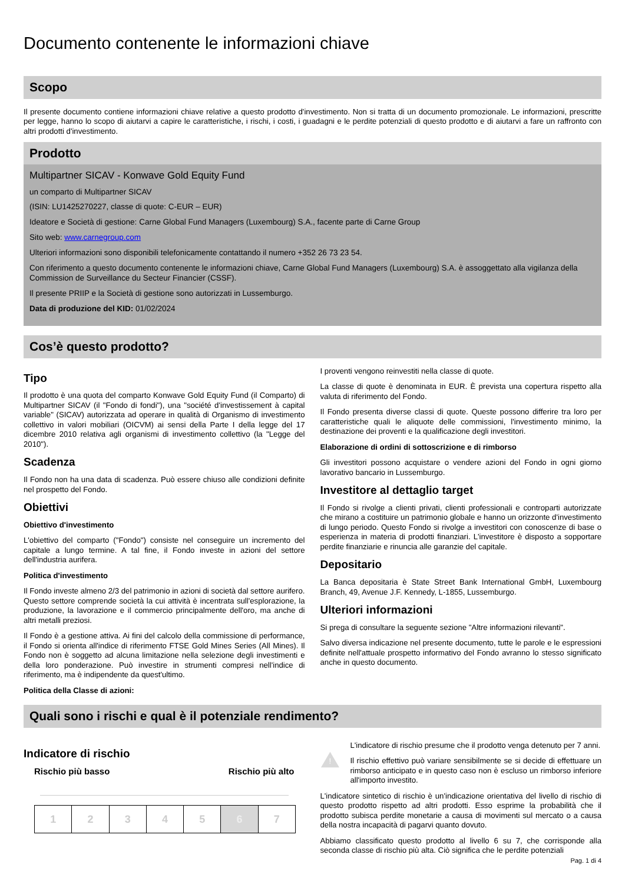Documento contenente le informazioni chiave
Scopo
Il presente documento contiene informazioni chiave relative a questo prodotto d'investimento. Non si tratta di un documento promozionale. Le informazioni, prescritte per legge, hanno lo scopo di aiutarvi a capire le caratteristiche, i rischi, i costi, i guadagni e le perdite potenziali di questo prodotto e di aiutarvi a fare un raffronto con altri prodotti d'investimento.
Prodotto
Multipartner SICAV - Konwave Gold Equity Fund
un comparto di Multipartner SICAV
(ISIN: LU1425270227, classe di quote: C-EUR – EUR)
Ideatore e Società di gestione: Carne Global Fund Managers (Luxembourg) S.A., facente parte di Carne Group
Sito web: www.carnegroup.com
Ulteriori informazioni sono disponibili telefonicamente contattando il numero +352 26 73 23 54.
Con riferimento a questo documento contenente le informazioni chiave, Carne Global Fund Managers (Luxembourg) S.A. è assoggettato alla vigilanza della Commission de Surveillance du Secteur Financier (CSSF).
Il presente PRIIP e la Società di gestione sono autorizzati in Lussemburgo.
Data di produzione del KID: 01/02/2024
Cos’è questo prodotto?
Tipo
Il prodotto è una quota del comparto Konwave Gold Equity Fund (il Comparto) di Multipartner SICAV (il "Fondo di fondi"), una "société d'investissement à capital variable" (SICAV) autorizzata ad operare in qualità di Organismo di investimento collettivo in valori mobiliari (OICVM) ai sensi della Parte I della legge del 17 dicembre 2010 relativa agli organismi di investimento collettivo (la "Legge del 2010").
Scadenza
Il Fondo non ha una data di scadenza. Può essere chiuso alle condizioni definite nel prospetto del Fondo.
Obiettivi
Obiettivo d'investimento
L'obiettivo del comparto ("Fondo") consiste nel conseguire un incremento del capitale a lungo termine. A tal fine, il Fondo investe in azioni del settore dell'industria aurifera.
Politica d'investimento
Il Fondo investe almeno 2/3 del patrimonio in azioni di società dal settore aurifero. Questo settore comprende società la cui attività è incentrata sull'esplorazione, la produzione, la lavorazione e il commercio principalmente dell'oro, ma anche di altri metalli preziosi.
Il Fondo è a gestione attiva. Ai fini del calcolo della commissione di performance, il Fondo si orienta all'indice di riferimento FTSE Gold Mines Series (All Mines). Il Fondo non è soggetto ad alcuna limitazione nella selezione degli investimenti e della loro ponderazione. Può investire in strumenti compresi nell'indice di riferimento, ma è indipendente da quest'ultimo.
Politica della Classe di azioni:
I proventi vengono reinvestiti nella classe di quote.
La classe di quote è denominata in EUR. È prevista una copertura rispetto alla valuta di riferimento del Fondo.
Il Fondo presenta diverse classi di quote. Queste possono differire tra loro per caratteristiche quali le aliquote delle commissioni, l'investimento minimo, la destinazione dei proventi e la qualificazione degli investitori.
Elaborazione di ordini di sottoscrizione e di rimborso
Gli investitori possono acquistare o vendere azioni del Fondo in ogni giorno lavorativo bancario in Lussemburgo.
Investitore al dettaglio target
Il Fondo si rivolge a clienti privati, clienti professionali e controparti autorizzate che mirano a costituire un patrimonio globale e hanno un orizzonte d'investimento di lungo periodo. Questo Fondo si rivolge a investitori con conoscenze di base o esperienza in materia di prodotti finanziari. L'investitore è disposto a sopportare perdite finanziarie e rinuncia alle garanzie del capitale.
Depositario
La Banca depositaria è State Street Bank International GmbH, Luxembourg Branch, 49, Avenue J.F. Kennedy, L-1855, Lussemburgo.
Ulteriori informazioni
Si prega di consultare la seguente sezione "Altre informazioni rilevanti".
Salvo diversa indicazione nel presente documento, tutte le parole e le espressioni definite nell'attuale prospetto informativo del Fondo avranno lo stesso significato anche in questo documento.
Quali sono i rischi e qual è il potenziale rendimento?
Indicatore di rischio
Rischio più basso Rischio più alto
| 1 | 2 | 3 | 4 | 5 | 6 | 7 |
!
L'indicatore di rischio presume che il prodotto venga detenuto per 7 anni.
Il rischio effettivo può variare sensibilmente se si decide di effettuare un rimborso anticipato e in questo caso non è escluso un rimborso inferiore all'importo investito.
L'indicatore sintetico di rischio è un'indicazione orientativa del livello di rischio di questo prodotto rispetto ad altri prodotti. Esso esprime la probabilità che il prodotto subisca perdite monetarie a causa di movimenti sul mercato o a causa della nostra incapacità di pagarvi quanto dovuto.
Abbiamo classificato questo prodotto al livello 6 su 7, che corrisponde alla seconda classe di rischio più alta. Ciò significa che le perdite potenziali
Pag. 1 di 4